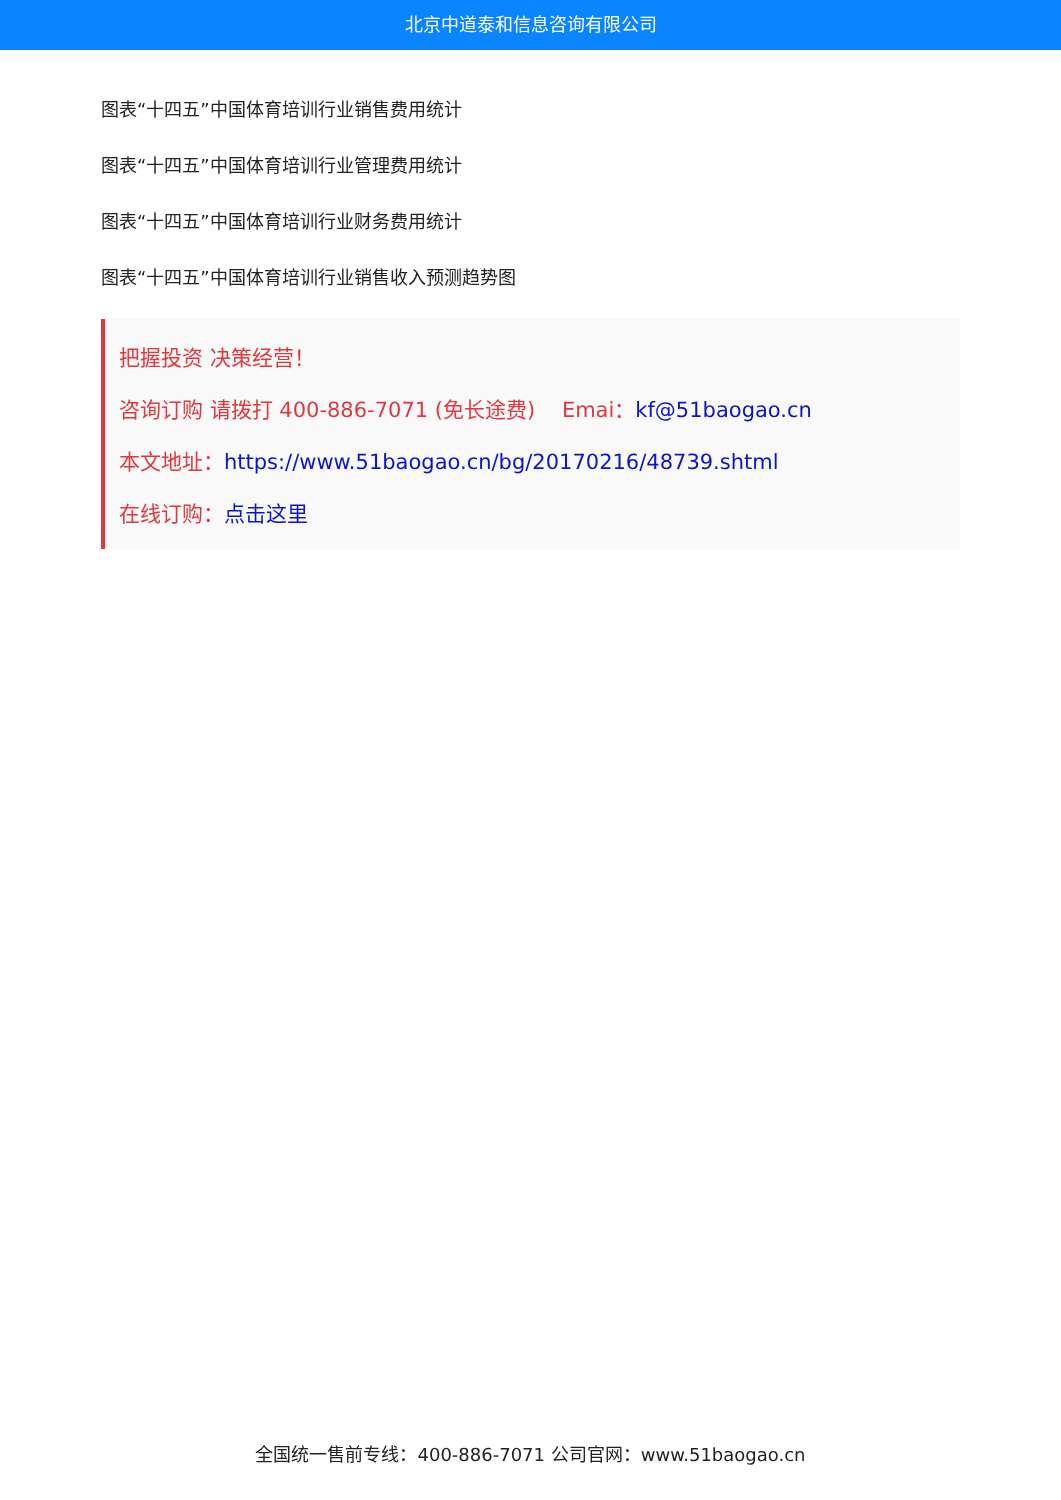北京中道泰和信息咨询有限公司
图表“十四五”中国体育培训行业销售费用统计
图表“十四五”中国体育培训行业管理费用统计
图表“十四五”中国体育培训行业财务费用统计
图表“十四五”中国体育培训行业销售收入预测趋势图
把握投资 决策经营！
咨询订购 请拨打 400-886-7071 (免长途费) Emai：kf@51baogao.cn
本文地址：https://www.51baogao.cn/bg/20170216/48739.shtml
在线订购：点击这里
全国统一售前专线：400-886-7071 公司官网：www.51baogao.cn